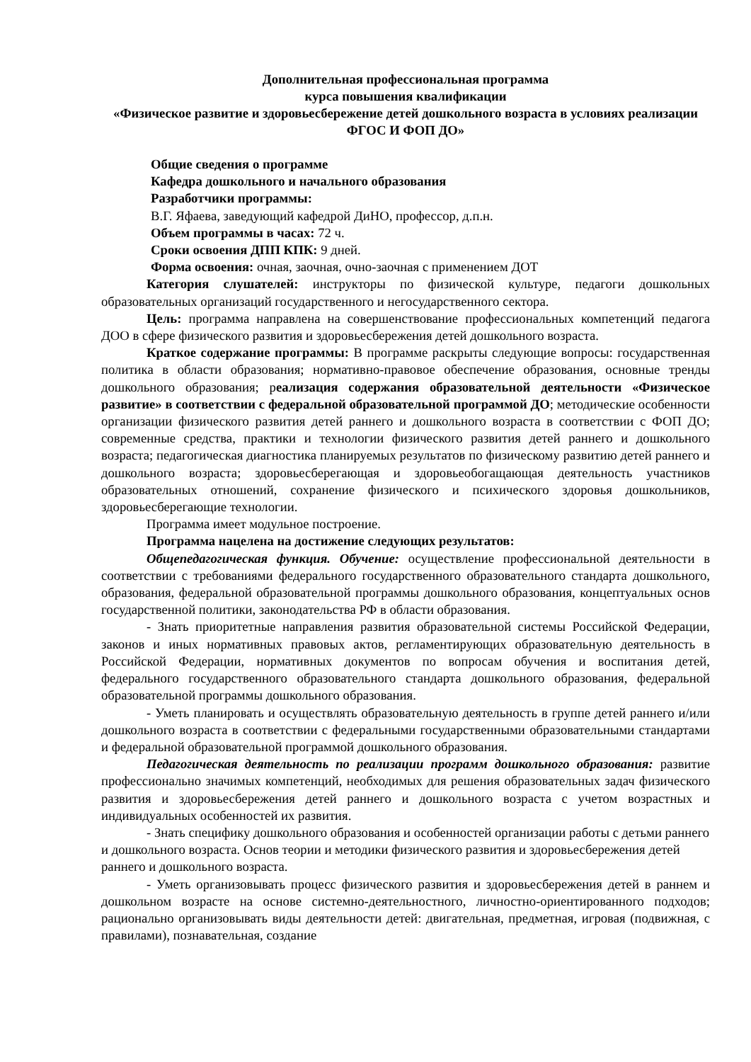Дополнительная профессиональная программа
курса повышения квалификации
«Физическое развитие и здоровьесбережение детей дошкольного возраста в условиях реализации ФГОС И ФОП ДО»
Общие сведения о программе
Кафедра дошкольного и начального образования
Разработчики программы:
В.Г. Яфаева, заведующий кафедрой ДиНО, профессор, д.п.н.
Объем программы в часах: 72 ч.
Сроки освоения ДПП КПК: 9 дней.
Форма освоения: очная, заочная, очно-заочная с применением ДОТ
Категория слушателей: инструкторы по физической культуре, педагоги дошкольных образовательных организаций государственного и негосударственного сектора.
Цель: программа направлена на совершенствование профессиональных компетенций педагога ДОО в сфере физического развития и здоровьесбережения детей дошкольного возраста.
Краткое содержание программы: В программе раскрыты следующие вопросы: государственная политика в области образования; нормативно-правовое обеспечение образования, основные тренды дошкольного образования; реализация содержания образовательной деятельности «Физическое развитие» в соответствии с федеральной образовательной программой ДО; методические особенности организации физического развития детей раннего и дошкольного возраста в соответствии с ФОП ДО; современные средства, практики и технологии физического развития детей раннего и дошкольного возраста; педагогическая диагностика планируемых результатов по физическому развитию детей раннего и дошкольного возраста; здоровьесберегающая и здоровьеобогащающая деятельность участников образовательных отношений, сохранение физического и психического здоровья дошкольников, здоровьесберегающие технологии.
Программа имеет модульное построение.
Программа нацелена на достижение следующих результатов:
Общепедагогическая функция. Обучение: осуществление профессиональной деятельности в соответствии с требованиями федерального государственного образовательного стандарта дошкольного, образования, федеральной образовательной программы дошкольного образования, концептуальных основ государственной политики, законодательства РФ в области образования.
- Знать приоритетные направления развития образовательной системы Российской Федерации, законов и иных нормативных правовых актов, регламентирующих образовательную деятельность в Российской Федерации, нормативных документов по вопросам обучения и воспитания детей, федерального государственного образовательного стандарта дошкольного образования, федеральной образовательной программы дошкольного образования.
- Уметь планировать и осуществлять образовательную деятельность в группе детей раннего и/или дошкольного возраста в соответствии с федеральными государственными образовательными стандартами и федеральной образовательной программой дошкольного образования.
Педагогическая деятельность по реализации программ дошкольного образования: развитие профессионально значимых компетенций, необходимых для решения образовательных задач физического развития и здоровьесбережения детей раннего и дошкольного возраста с учетом возрастных и индивидуальных особенностей их развития.
- Знать специфику дошкольного образования и особенностей организации работы с детьми раннего и дошкольного возраста. Основ теории и методики физического развития и здоровьесбережения детей раннего и дошкольного возраста.
- Уметь организовывать процесс физического развития и здоровьесбережения детей в раннем и дошкольном возрасте на основе системно-деятельностного, личностно-ориентированного подходов; рационально организовывать виды деятельности детей: двигательная, предметная, игровая (подвижная, с правилами), познавательная, создание